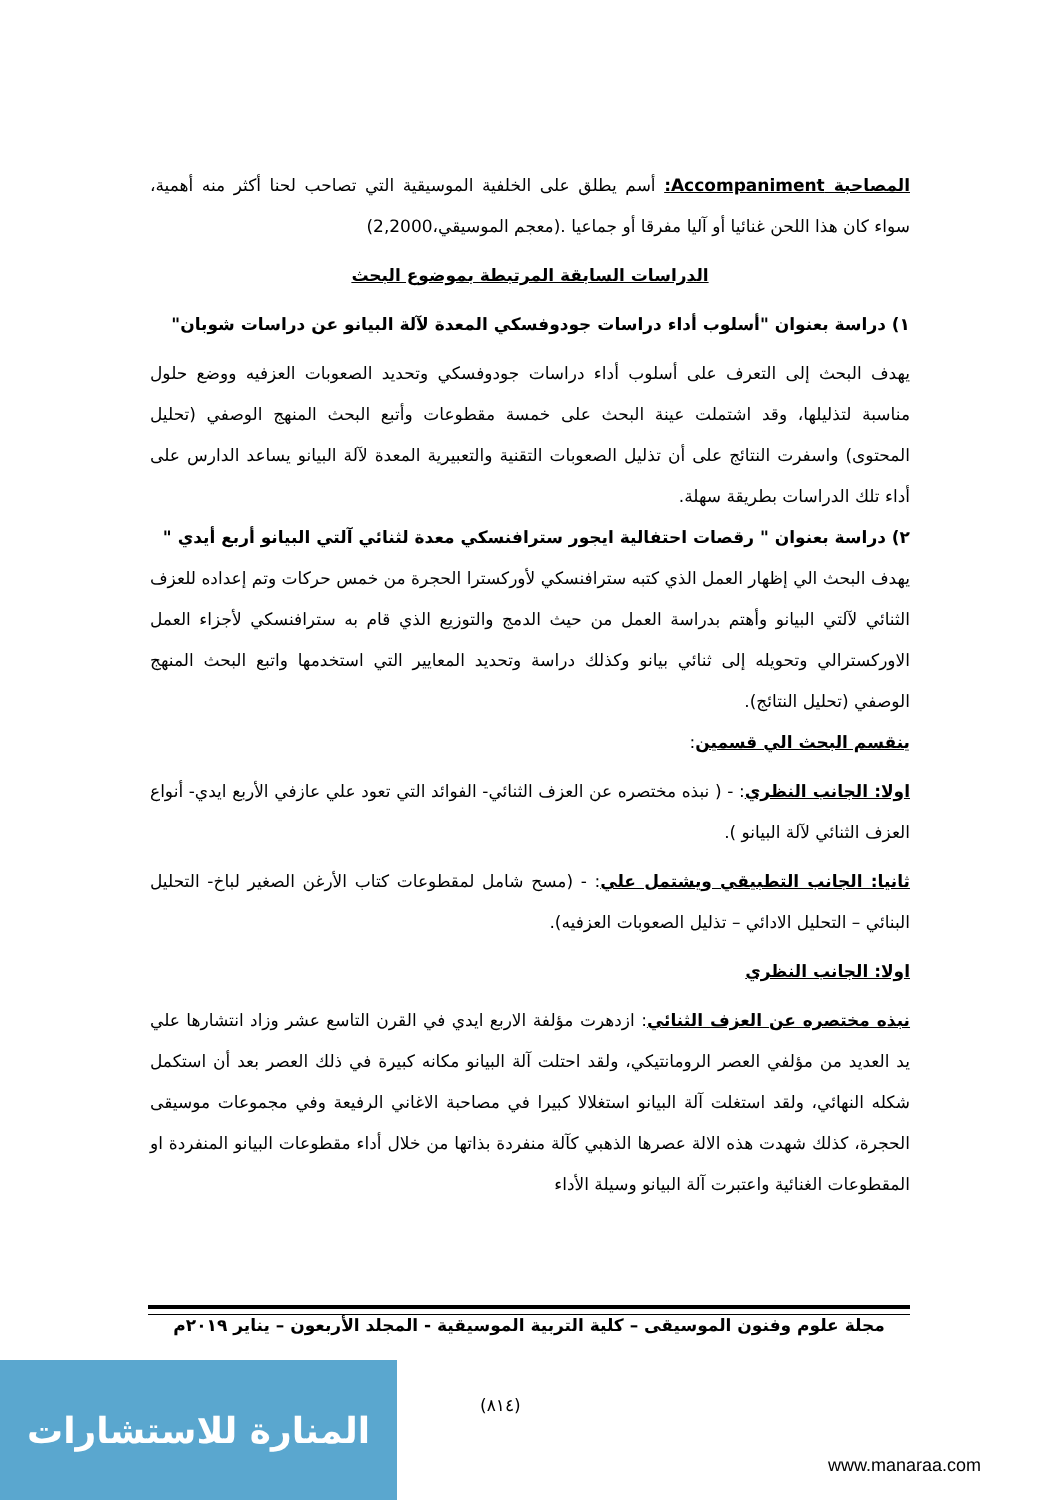المصاحبة Accompaniment: أسم يطلق على الخلفية الموسيقية التي تصاحب لحنا أكثر منه أهمية، سواء كان هذا اللحن غنائيا أو آليا مفرقا أو جماعيا .(معجم الموسيقي،2,2000)
الدراسات السابقة المرتبطة بموضوع البحث
١) دراسة بعنوان "أسلوب أداء دراسات جودوفسكي المعدة لآلة البيانو عن دراسات شوبان"
يهدف البحث إلى التعرف على أسلوب أداء دراسات جودوفسكي وتحديد الصعوبات العزفيه ووضع حلول مناسبة لتذليلها، وقد اشتملت عينة البحث على خمسة مقطوعات وأتبع البحث المنهج الوصفي (تحليل المحتوى) واسفرت النتائج على أن تذليل الصعوبات التقنية والتعبيرية المعدة لآلة البيانو يساعد الدارس على أداء تلك الدراسات بطريقة سهلة.
٢) دراسة بعنوان " رقصات احتفالية ايجور سترافنسكي معدة لثنائي آلتي البيانو أربع أيدي "
يهدف البحث الي إظهار العمل الذي كتبه سترافنسكي لأوركسترا الحجرة من خمس حركات وتم إعداده للعزف الثنائي لآلتي البيانو وأهتم بدراسة العمل من حيث الدمج والتوزيع الذي قام به سترافنسكي لأجزاء العمل الاوركسترالي وتحويله إلى ثنائي بيانو وكذلك دراسة وتحديد المعايير التي استخدمها واتبع البحث المنهج الوصفي (تحليل النتائج).
ينقسم البحث الي قسمين:
اولا: الجانب النظري: - ( نبذه مختصره عن العزف الثنائي- الفوائد التي تعود علي عازفي الأربع ايدي- أنواع العزف الثنائي لآلة البيانو ).
ثانيا: الجانب التطبيقي ويشتمل علي: - (مسح شامل لمقطوعات كتاب الأرغن الصغير لباخ- التحليل البنائي – التحليل الادائي – تذليل الصعوبات العزفيه).
اولا: الجانب النظري
نبذه مختصره عن العزف الثنائي: ازدهرت مؤلفة الاربع ايدي في القرن التاسع عشر وزاد انتشارها علي يد العديد من مؤلفي العصر الرومانتيكي، ولقد احتلت آلة البيانو مكانه كبيرة في ذلك العصر بعد أن استكمل شكله النهائي، ولقد استغلت آلة البيانو استغلالا كبيرا في مصاحبة الاغاني الرفيعة وفي مجموعات موسيقى الحجرة، كذلك شهدت هذه الالة عصرها الذهبي كآلة منفردة بذاتها من خلال أداء مقطوعات البيانو المنفردة او المقطوعات الغنائية واعتبرت آلة البيانو وسيلة الأداء
مجلة علوم وفنون الموسيقى – كلية التربية الموسيقية - المجلد الأربعون – يناير ٢٠١٩م
(٨١٤)
المنارة للاستشارات
www.manaraa.com